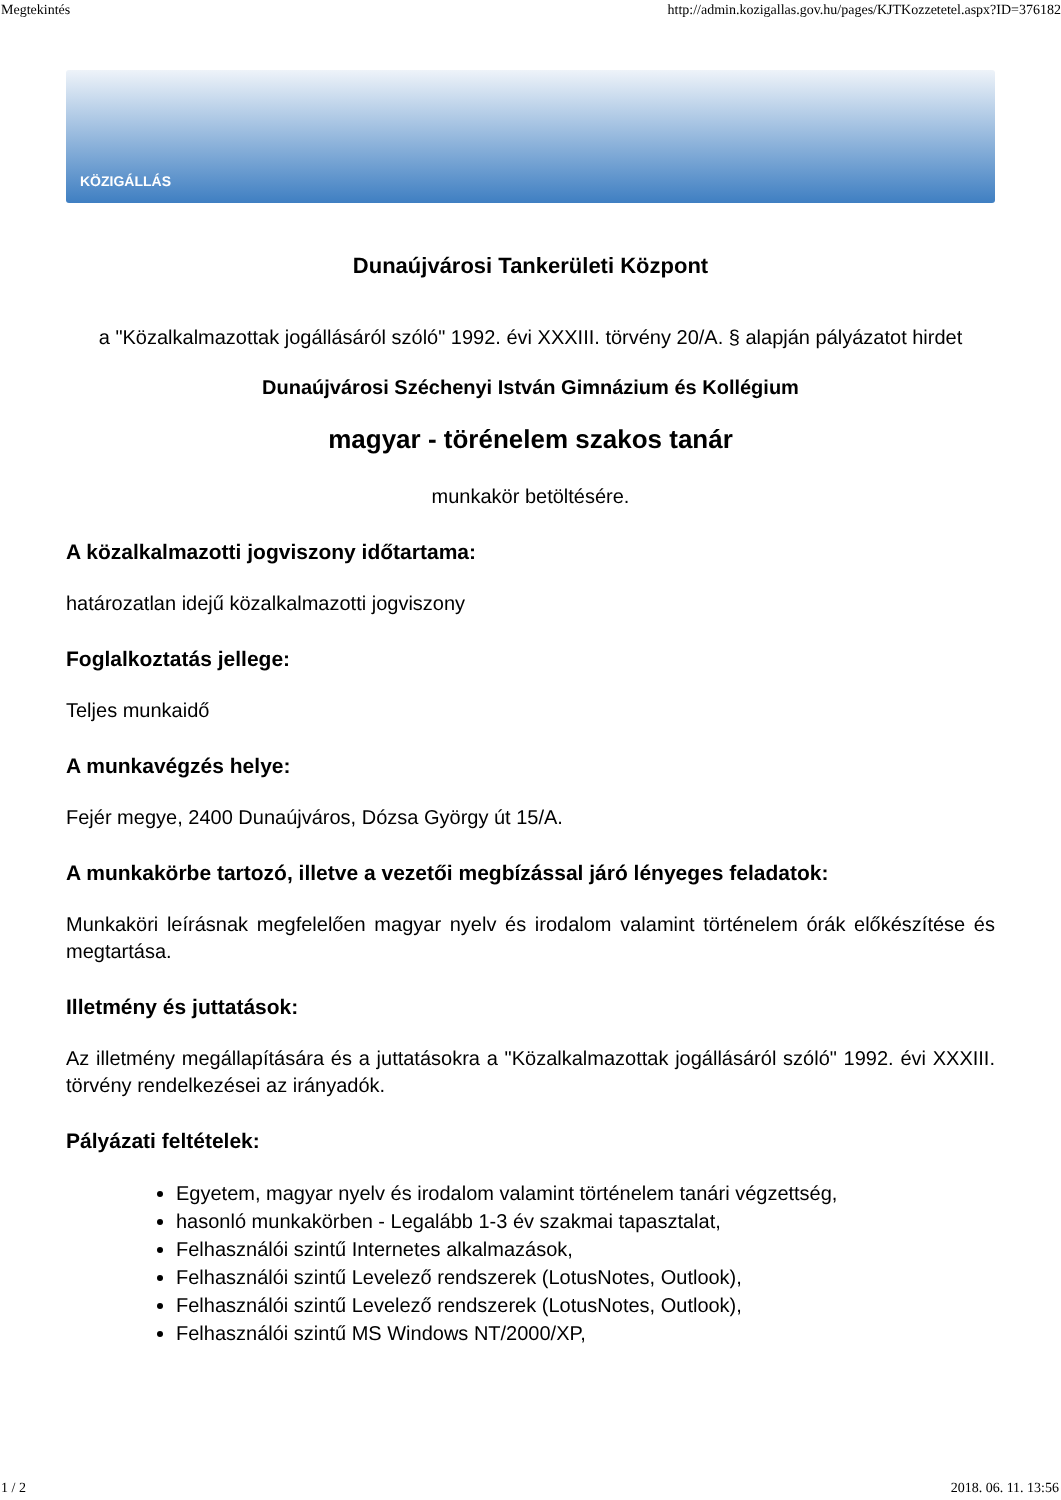Megtekintés http://admin.kozigallas.gov.hu/pages/KJTKozzetetel.aspx?ID=376182
KÖZIGÁLLÁS
Dunaújvárosi Tankerületi Központ
a "Közalkalmazottak jogállásáról szóló" 1992. évi XXXIII. törvény 20/A. § alapján pályázatot hirdet
Dunaújvárosi Széchenyi István Gimnázium és Kollégium
magyar - törénelem szakos tanár
munkakör betöltésére.
A közalkalmazotti jogviszony időtartama:
határozatlan idejű közalkalmazotti jogviszony
Foglalkoztatás jellege:
Teljes munkaidő
A munkavégzés helye:
Fejér megye, 2400 Dunaújváros, Dózsa György út 15/A.
A munkakörbe tartozó, illetve a vezetői megbízással járó lényeges feladatok:
Munkaköri leírásnak megfelelően magyar nyelv és irodalom valamint történelem órák előkészítése és megtartása.
Illetmény és juttatások:
Az illetmény megállapítására és a juttatásokra a "Közalkalmazottak jogállásáról szóló" 1992. évi XXXIII. törvény rendelkezései az irányadók.
Pályázati feltételek:
Egyetem, magyar nyelv és irodalom valamint történelem tanári végzettség,
hasonló munkakörben - Legalább 1-3 év szakmai tapasztalat,
Felhasználói szintű Internetes alkalmazások,
Felhasználói szintű Levelező rendszerek (LotusNotes, Outlook),
Felhasználói szintű Levelező rendszerek (LotusNotes, Outlook),
Felhasználói szintű MS Windows NT/2000/XP,
1 / 2 2018. 06. 11. 13:56